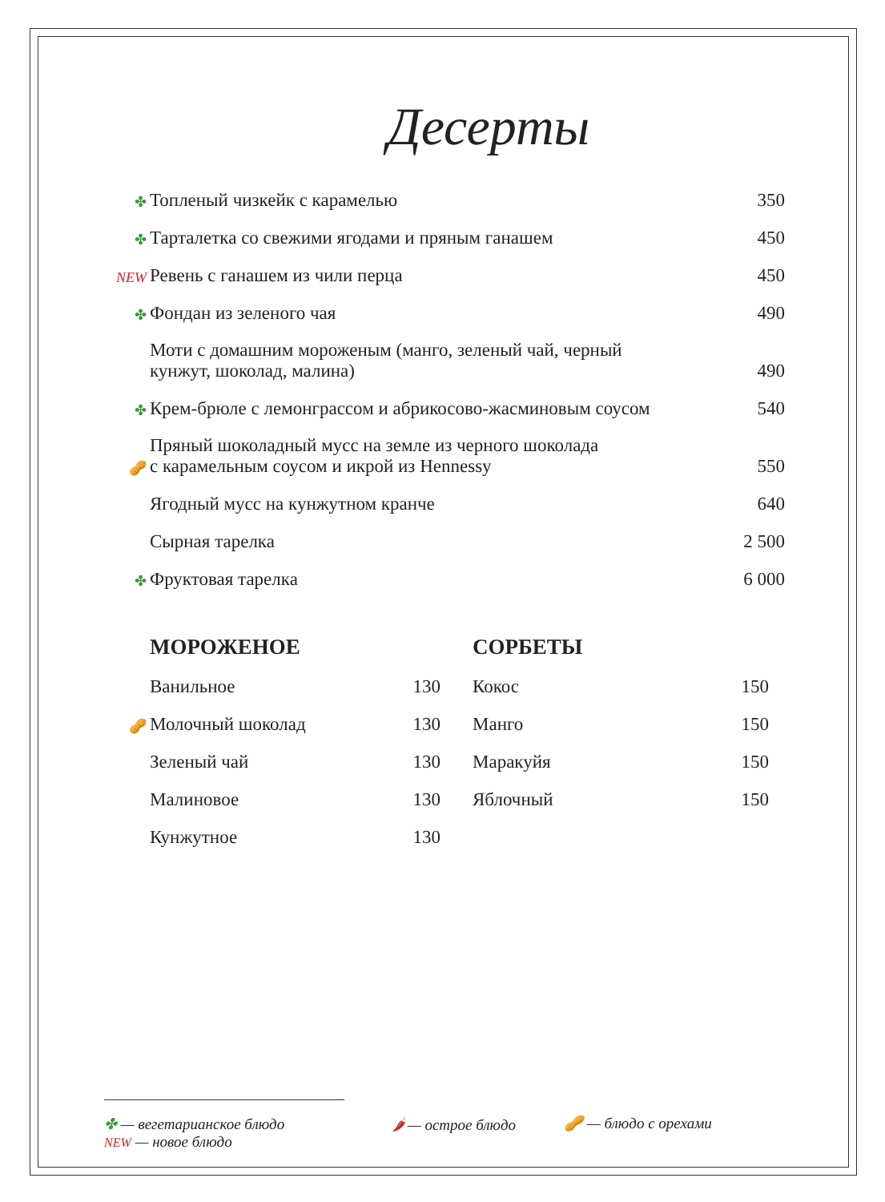Десерты
| ✤ | Топленый чизкейк с карамелью | 350 |
| ✤ | Тарталетка со свежими ягодами и пряным ганашем | 450 |
| NEW | Ревень с ганашем из чили перца | 450 |
| ✤ | Фондан из зеленого чая | 490 |
| | Моти с домашним мороженым (манго, зеленый чай, черный кунжут, шоколад, малина) | 490 |
| ✤ | Крем-брюле с лемонграссом и абрикосово-жасминовым соусом | 540 |
| 🥜 | Пряный шоколадный мусс на земле из черного шоколада с карамельным соусом и икрой из Hennessy | 550 |
| | Ягодный мусс на кунжутном кранче | 640 |
| | Сырная тарелка | 2 500 |
| ✤ | Фруктовая тарелка | 6 000 |
| | МОРОЖЕНОЕ | |
| | Ванильное | 130 |
| 🥜 | Молочный шоколад | 130 |
| | Зеленый чай | 130 |
| | Малиновое | 130 |
| | Кунжутное | 130 |
| СОРБЕТЫ | |
| Кокос | 150 |
| Манго | 150 |
| Маракуйя | 150 |
| Яблочный | 150 |
✤ — вегетарианское блюдо
NEW — новое блюдо
🌶 — острое блюдо 🥜 — блюдо с орехами